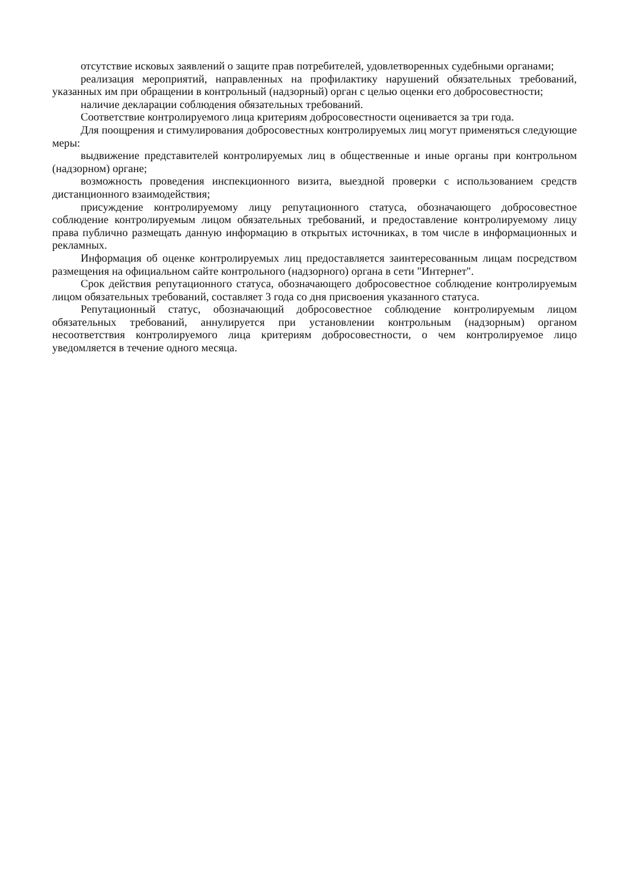отсутствие исковых заявлений о защите прав потребителей, удовлетворенных судебными органами;
реализация мероприятий, направленных на профилактику нарушений обязательных требований, указанных им при обращении в контрольный (надзорный) орган с целью оценки его добросовестности;
наличие декларации соблюдения обязательных требований.
Соответствие контролируемого лица критериям добросовестности оценивается за три года.
Для поощрения и стимулирования добросовестных контролируемых лиц могут применяться следующие меры:
выдвижение представителей контролируемых лиц в общественные и иные органы при контрольном (надзорном) органе;
возможность проведения инспекционного визита, выездной проверки с использованием средств дистанционного взаимодействия;
присуждение контролируемому лицу репутационного статуса, обозначающего добросовестное соблюдение контролируемым лицом обязательных требований, и предоставление контролируемому лицу права публично размещать данную информацию в открытых источниках, в том числе в информационных и рекламных.
Информация об оценке контролируемых лиц предоставляется заинтересованным лицам посредством размещения на официальном сайте контрольного (надзорного) органа в сети "Интернет".
Срок действия репутационного статуса, обозначающего добросовестное соблюдение контролируемым лицом обязательных требований, составляет 3 года со дня присвоения указанного статуса.
Репутационный статус, обозначающий добросовестное соблюдение контролируемым лицом обязательных требований, аннулируется при установлении контрольным (надзорным) органом несоответствия контролируемого лица критериям добросовестности, о чем контролируемое лицо уведомляется в течение одного месяца.